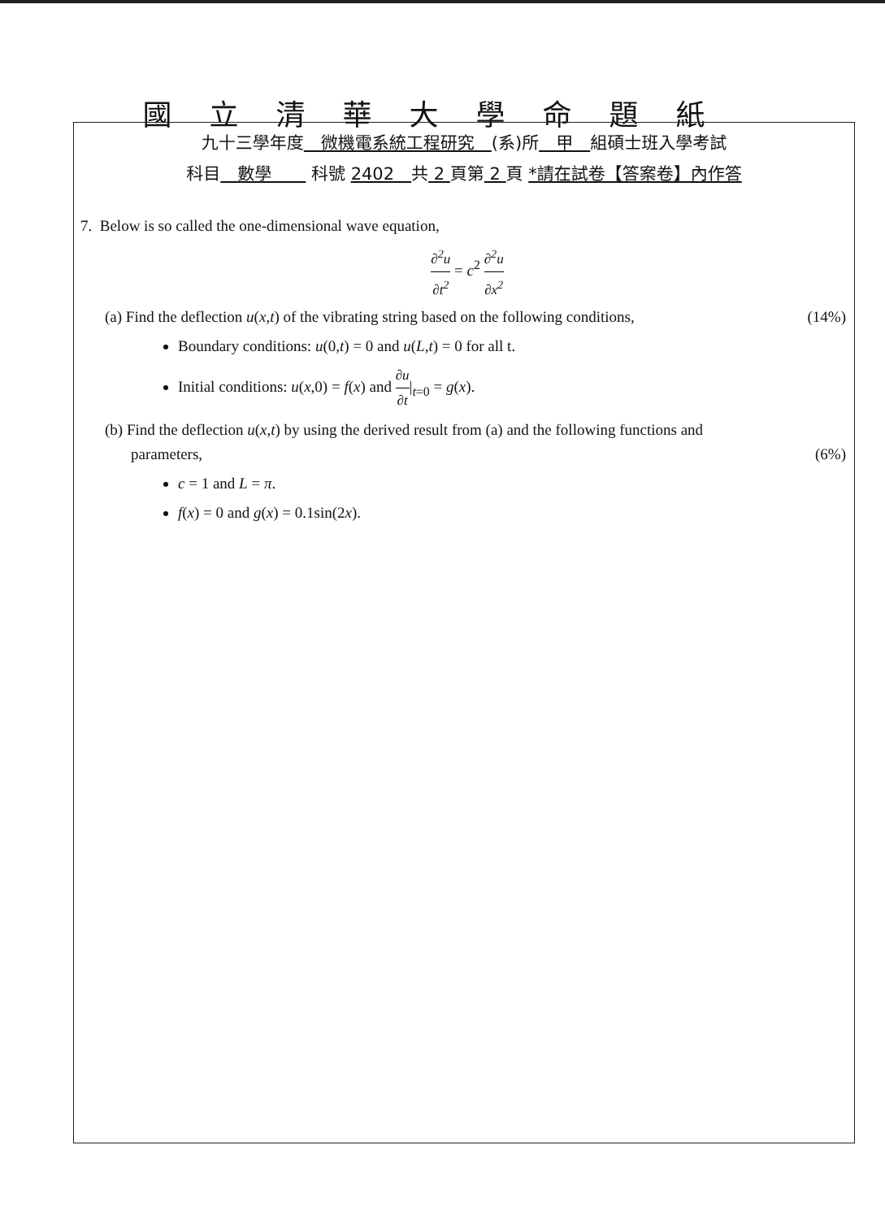國立清華大學命題紙
九十三學年度　微機電系統工程研究　(系)所　甲　組碩士班入學考試
科目　數學　　 科號 2402　共 2 頁第 2 頁 *請在試卷【答案卷】內作答
7. Below is so called the one-dimensional wave equation,
∂<sup>2</sup>u ∂t<sup>2</sup> = c<sup>2</sup> ∂<sup>2</sup>u ∂x<sup>2</sup>
(a) Find the deflection u(x,t) of the vibrating string based on the following conditions, (14%)
Boundary conditions: u(0,t) = 0 and u(L,t) = 0 for all t.
Initial conditions: u(x,0) = f(x) and ∂u ∂t|<sub>t=0</sub> = g(x).
(b) Find the deflection u(x,t) by using the derived result from (a) and the following functions and
parameters, (6%)
c = 1 and L = π.
f(x) = 0 and g(x) = 0.1sin(2x).